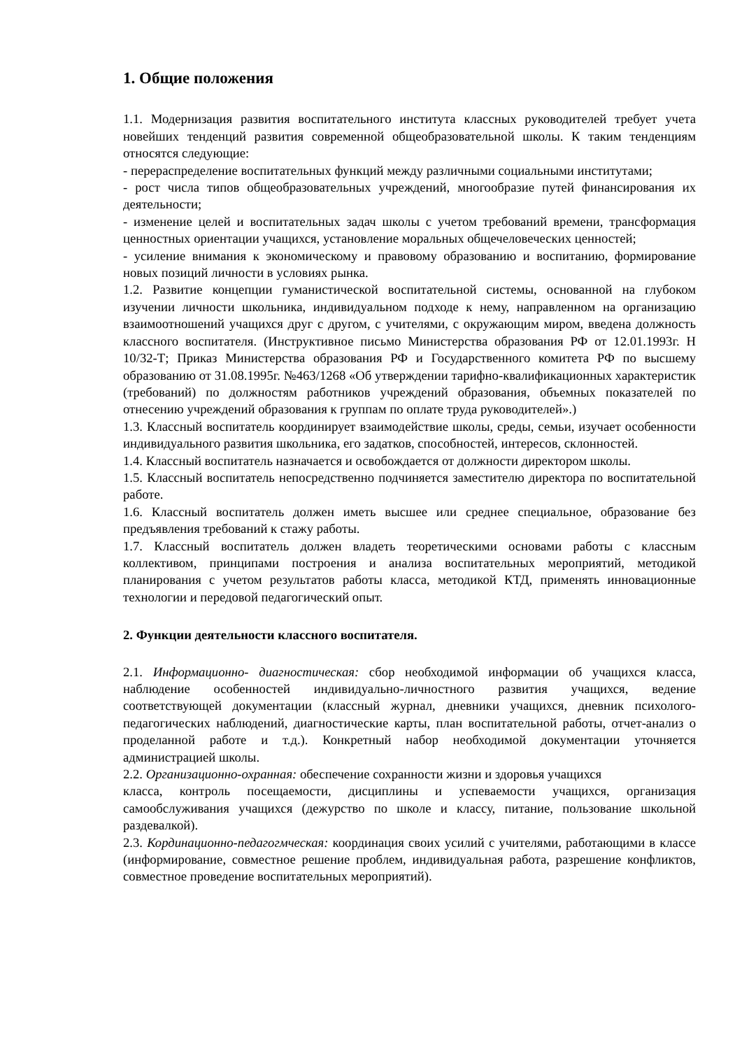1. Общие положения
1.1. Модернизация развития воспитательного института классных руководителей требует учета новейших тенденций развития современной общеобразовательной школы. К таким тенденциям относятся следующие:
- перераспределение воспитательных функций между различными социальными институтами;
- рост числа типов общеобразовательных учреждений, многообразие путей финансирования их деятельности;
- изменение целей и воспитательных задач школы с учетом требований времени, трансформация ценностных ориентации учащихся, установление моральных общечеловеческих ценностей;
- усиление внимания к экономическому и правовому образованию и воспитанию, формирование новых позиций личности в условиях рынка.
1.2. Развитие концепции гуманистической воспитательной системы, основанной на глубоком изучении личности школьника, индивидуальном подходе к нему, направленном на организацию взаимоотношений учащихся друг с другом, с учителями, с окружающим миром, введена должность классного воспитателя. (Инструктивное письмо Министерства образования РФ от 12.01.1993г. Н 10/32-Т; Приказ Министерства образования РФ и Государственного комитета РФ по высшему образованию от 31.08.1995г. №463/1268 «Об утверждении тарифно-квалификационных характеристик (требований) по должностям работников учреждений образования, объемных показателей по отнесению учреждений образования к группам по оплате труда руководителей».)
1.3. Классный воспитатель координирует взаимодействие школы, среды, семьи, изучает особенности индивидуального развития школьника, его задатков, способностей, интересов, склонностей.
1.4. Классный воспитатель назначается и освобождается от должности директором школы.
1.5. Классный воспитатель непосредственно подчиняется заместителю директора по воспитательной работе.
1.6. Классный воспитатель должен иметь высшее или среднее специальное, образование без предъявления требований к стажу работы.
1.7. Классный воспитатель должен владеть теоретическими основами работы с классным коллективом, принципами построения и анализа воспитательных мероприятий, методикой планирования с учетом результатов работы класса, методикой КТД, применять инновационные технологии и передовой педагогический опыт.
2. Функции деятельности классного воспитателя.
2.1. Информационно- диагностическая: сбор необходимой информации об учащихся класса, наблюдение особенностей индивидуально-личностного развития учащихся, ведение соответствующей документации (классный журнал, дневники учащихся, дневник психолого-педагогических наблюдений, диагностические карты, план воспитательной работы, отчет-анализ о проделанной работе и т.д.). Конкретный набор необходимой документации уточняется администрацией школы.
2.2. Организационно-охранная: обеспечение сохранности жизни и здоровья учащихся
класса, контроль посещаемости, дисциплины и успеваемости учащихся, организация самообслуживания учащихся (дежурство по школе и классу, питание, пользование школьной раздевалкой).
2.3. Кординационно-педагогмческая: координация своих усилий с учителями, работающими в классе (информирование, совместное решение проблем, индивидуальная работа, разрешение конфликтов, совместное проведение воспитательных мероприятий).